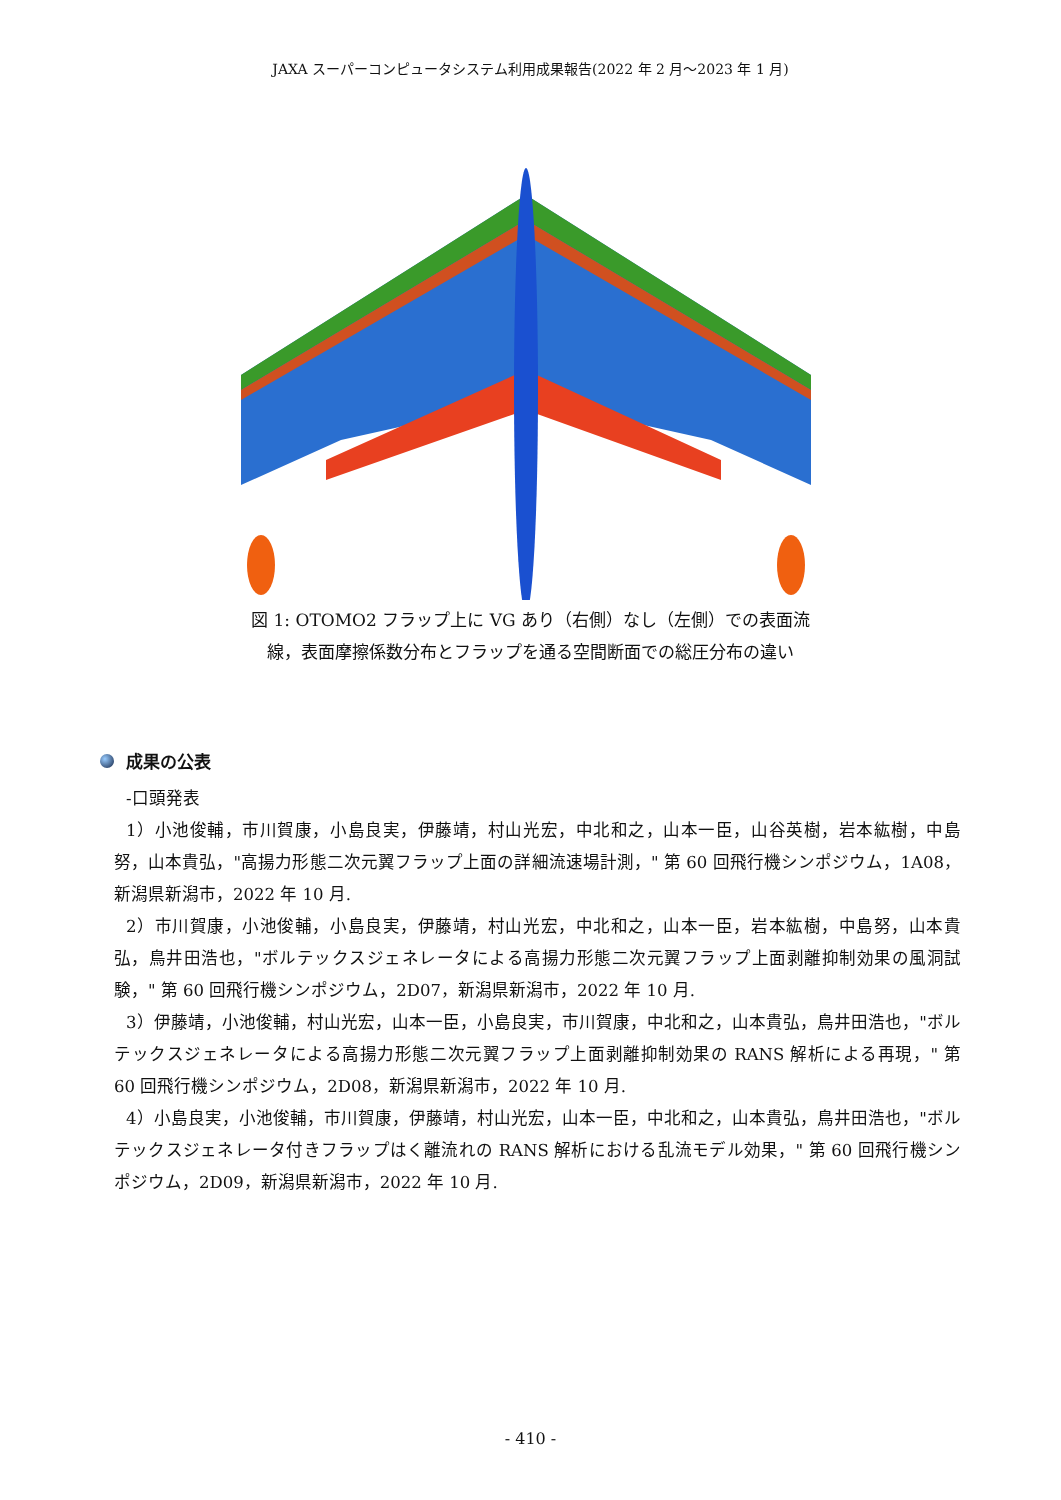JAXA スーパーコンピュータシステム利用成果報告(2022 年 2 月～2023 年 1 月)
図 1: OTOMO2 フラップ上に VG あり（右側）なし（左側）での表面流
線，表面摩擦係数分布とフラップを通る空間断面での総圧分布の違い
成果の公表
-口頭発表
1）小池俊輔，市川賀康，小島良実，伊藤靖，村山光宏，中北和之，山本一臣，山谷英樹，岩本紘樹，中島努，山本貴弘，"高揚力形態二次元翼フラップ上面の詳細流速場計測，" 第 60 回飛行機シンポジウム，1A08，新潟県新潟市，2022 年 10 月.
2）市川賀康，小池俊輔，小島良実，伊藤靖，村山光宏，中北和之，山本一臣，岩本紘樹，中島努，山本貴弘，鳥井田浩也，"ボルテックスジェネレータによる高揚力形態二次元翼フラップ上面剥離抑制効果の風洞試験，" 第 60 回飛行機シンポジウム，2D07，新潟県新潟市，2022 年 10 月.
3）伊藤靖，小池俊輔，村山光宏，山本一臣，小島良実，市川賀康，中北和之，山本貴弘，鳥井田浩也，"ボルテックスジェネレータによる高揚力形態二次元翼フラップ上面剥離抑制効果の RANS 解析による再現，" 第 60 回飛行機シンポジウム，2D08，新潟県新潟市，2022 年 10 月.
4）小島良実，小池俊輔，市川賀康，伊藤靖，村山光宏，山本一臣，中北和之，山本貴弘，鳥井田浩也，"ボルテックスジェネレータ付きフラップはく離流れの RANS 解析における乱流モデル効果，" 第 60 回飛行機シンポジウム，2D09，新潟県新潟市，2022 年 10 月.
- 410 -